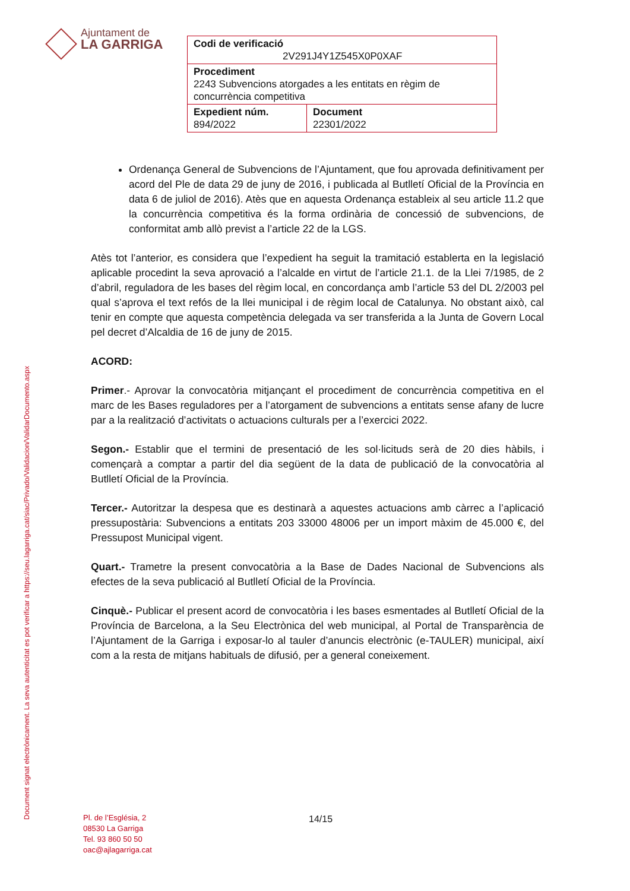Document signat electrònicament. La seva autenticitat es pot verificar a https://seu.lagarriga.cat/siac/Privado/Validacion/ValidarDocumento.aspx
Ajuntament de
LA GARRIGA
| Codi de verificació 2V291J4Y1Z545X0P0XAF | |
| Procediment 2243 Subvencions atorgades a les entitats en règim de concurrència competitiva | |
| Expedient núm. 894/2022 | Document 22301/2022 |
Ordenança General de Subvencions de l’Ajuntament, que fou aprovada definitivament per acord del Ple de data 29 de juny de 2016, i publicada al Butlletí Oficial de la Província en data 6 de juliol de 2016). Atès que en aquesta Ordenança estableix al seu article 11.2 que la concurrència competitiva és la forma ordinària de concessió de subvencions, de conformitat amb allò previst a l’article 22 de la LGS.
Atès tot l’anterior, es considera que l’expedient ha seguit la tramitació establerta en la legislació aplicable procedint la seva aprovació a l’alcalde en virtut de l’article 21.1. de la Llei 7/1985, de 2 d’abril, reguladora de les bases del règim local, en concordança amb l’article 53 del DL 2/2003 pel qual s’aprova el text refós de la llei municipal i de règim local de Catalunya. No obstant això, cal tenir en compte que aquesta competència delegada va ser transferida a la Junta de Govern Local pel decret d’Alcaldia de 16 de juny de 2015.
ACORD:
Primer.- Aprovar la convocatòria mitjançant el procediment de concurrència competitiva en el marc de les Bases reguladores per a l’atorgament de subvencions a entitats sense afany de lucre par a la realització d’activitats o actuacions culturals per a l’exercici 2022.
Segon.- Establir que el termini de presentació de les sol·licituds serà de 20 dies hàbils, i començarà a comptar a partir del dia següent de la data de publicació de la convocatòria al Butlletí Oficial de la Província.
Tercer.- Autoritzar la despesa que es destinarà a aquestes actuacions amb càrrec a l’aplicació pressupostària: Subvencions a entitats 203 33000 48006 per un import màxim de 45.000 €, del Pressupost Municipal vigent.
Quart.- Trametre la present convocatòria a la Base de Dades Nacional de Subvencions als efectes de la seva publicació al Butlletí Oficial de la Província.
Cinquè.- Publicar el present acord de convocatòria i les bases esmentades al Butlletí Oficial de la Província de Barcelona, a la Seu Electrònica del web municipal, al Portal de Transparència de l’Ajuntament de la Garriga i exposar-lo al tauler d’anuncis electrònic (e-TAULER) municipal, així com a la resta de mitjans habituals de difusió, per a general coneixement.
Pl. de l’Església, 2
08530 La Garriga
Tel. 93 860 50 50
oac@ajlagarriga.cat
14/15